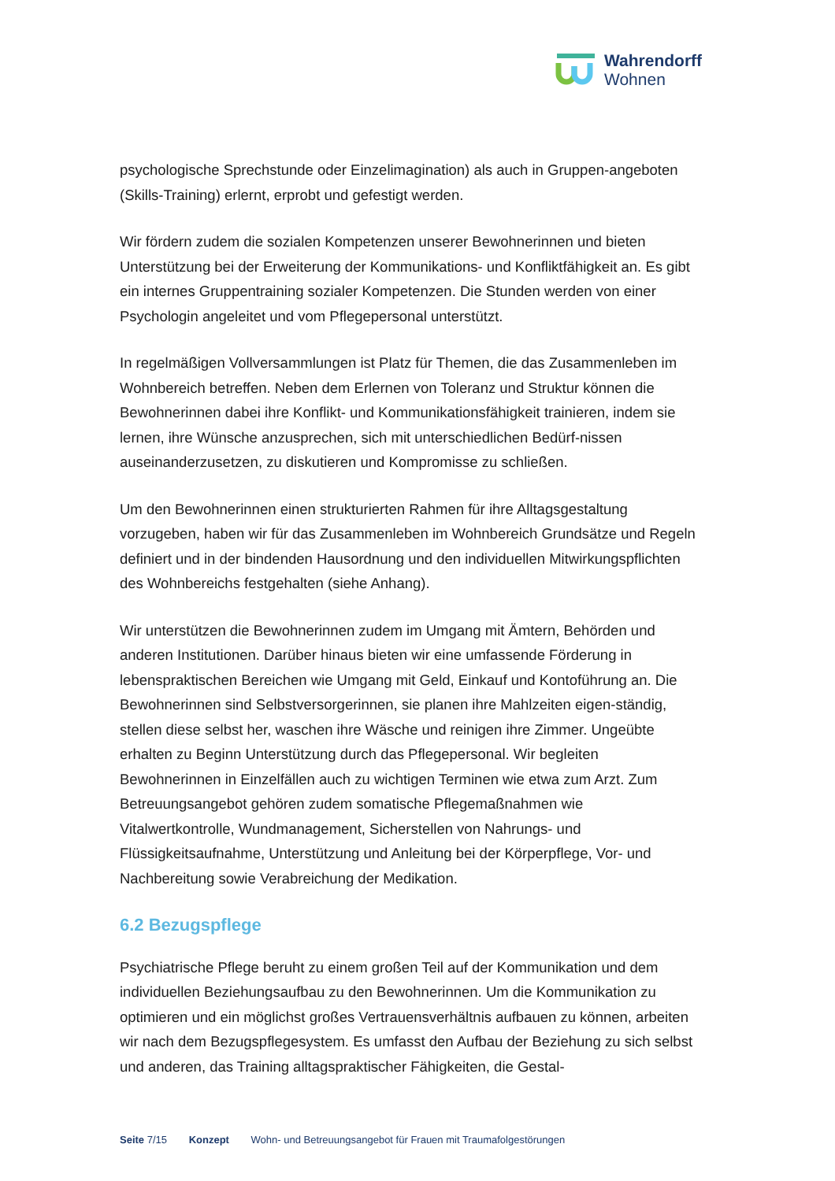Wahrendorff
Wohnen
psychologische Sprechstunde oder Einzelimagination) als auch in Gruppen-angeboten (Skills-Training) erlernt, erprobt und gefestigt werden.
Wir fördern zudem die sozialen Kompetenzen unserer Bewohnerinnen und bieten Unterstützung bei der Erweiterung der Kommunikations- und Konfliktfähigkeit an. Es gibt ein internes Gruppentraining sozialer Kompetenzen. Die Stunden werden von einer Psychologin angeleitet und vom Pflegepersonal unterstützt.
In regelmäßigen Vollversammlungen ist Platz für Themen, die das Zusammenleben im Wohnbereich betreffen. Neben dem Erlernen von Toleranz und Struktur können die Bewohnerinnen dabei ihre Konflikt- und Kommunikationsfähigkeit trainieren, indem sie lernen, ihre Wünsche anzusprechen, sich mit unterschiedlichen Bedürf-nissen auseinanderzusetzen, zu diskutieren und Kompromisse zu schließen.
Um den Bewohnerinnen einen strukturierten Rahmen für ihre Alltagsgestaltung vorzugeben, haben wir für das Zusammenleben im Wohnbereich Grundsätze und Regeln definiert und in der bindenden Hausordnung und den individuellen Mitwirkungspflichten des Wohnbereichs festgehalten (siehe Anhang).
Wir unterstützen die Bewohnerinnen zudem im Umgang mit Ämtern, Behörden und anderen Institutionen. Darüber hinaus bieten wir eine umfassende Förderung in lebenspraktischen Bereichen wie Umgang mit Geld, Einkauf und Kontoführung an. Die Bewohnerinnen sind Selbstversorgerinnen, sie planen ihre Mahlzeiten eigen-ständig, stellen diese selbst her, waschen ihre Wäsche und reinigen ihre Zimmer. Ungeübte erhalten zu Beginn Unterstützung durch das Pflegepersonal. Wir begleiten Bewohnerinnen in Einzelfällen auch zu wichtigen Terminen wie etwa zum Arzt. Zum Betreuungsangebot gehören zudem somatische Pflegemaßnahmen wie Vitalwertkontrolle, Wundmanagement, Sicherstellen von Nahrungs- und Flüssigkeitsaufnahme, Unterstützung und Anleitung bei der Körperpflege, Vor- und Nachbereitung sowie Verabreichung der Medikation.
6.2 Bezugspflege
Psychiatrische Pflege beruht zu einem großen Teil auf der Kommunikation und dem individuellen Beziehungsaufbau zu den Bewohnerinnen. Um die Kommunikation zu optimieren und ein möglichst großes Vertrauensverhältnis aufbauen zu können, arbeiten wir nach dem Bezugspflegesystem. Es umfasst den Aufbau der Beziehung zu sich selbst und anderen, das Training alltagspraktischer Fähigkeiten, die Gestal-
Seite 7/15 Konzept Wohn- und Betreuungsangebot für Frauen mit Traumafolgestörungen